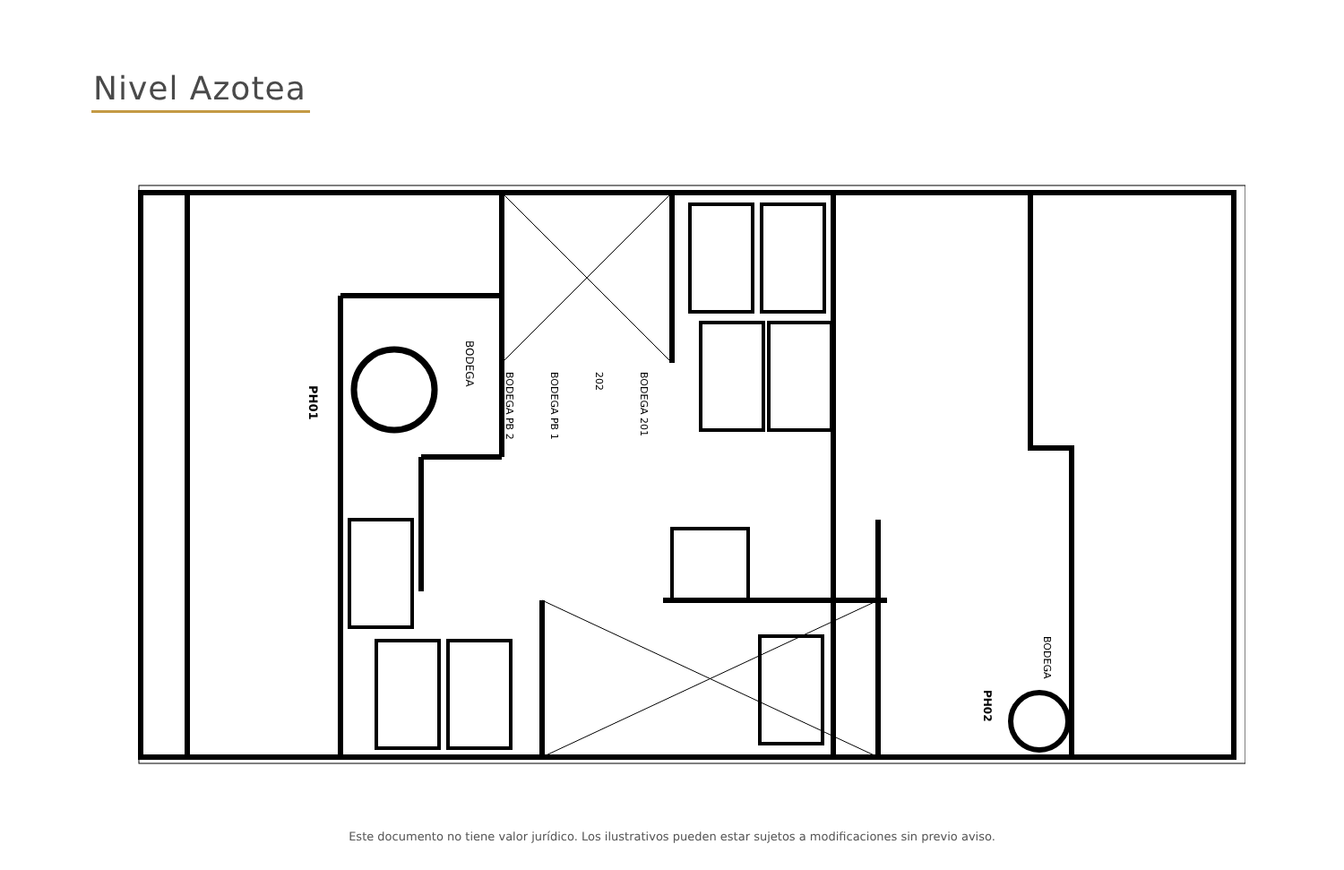Nivel Azotea
PH01
BODEGA
BODEGA PB 2
BODEGA PB 1
202
BODEGA 201
BODEGA
PH02
Este documento no tiene valor jurídico. Los ilustrativos pueden estar sujetos a modificaciones sin previo aviso.